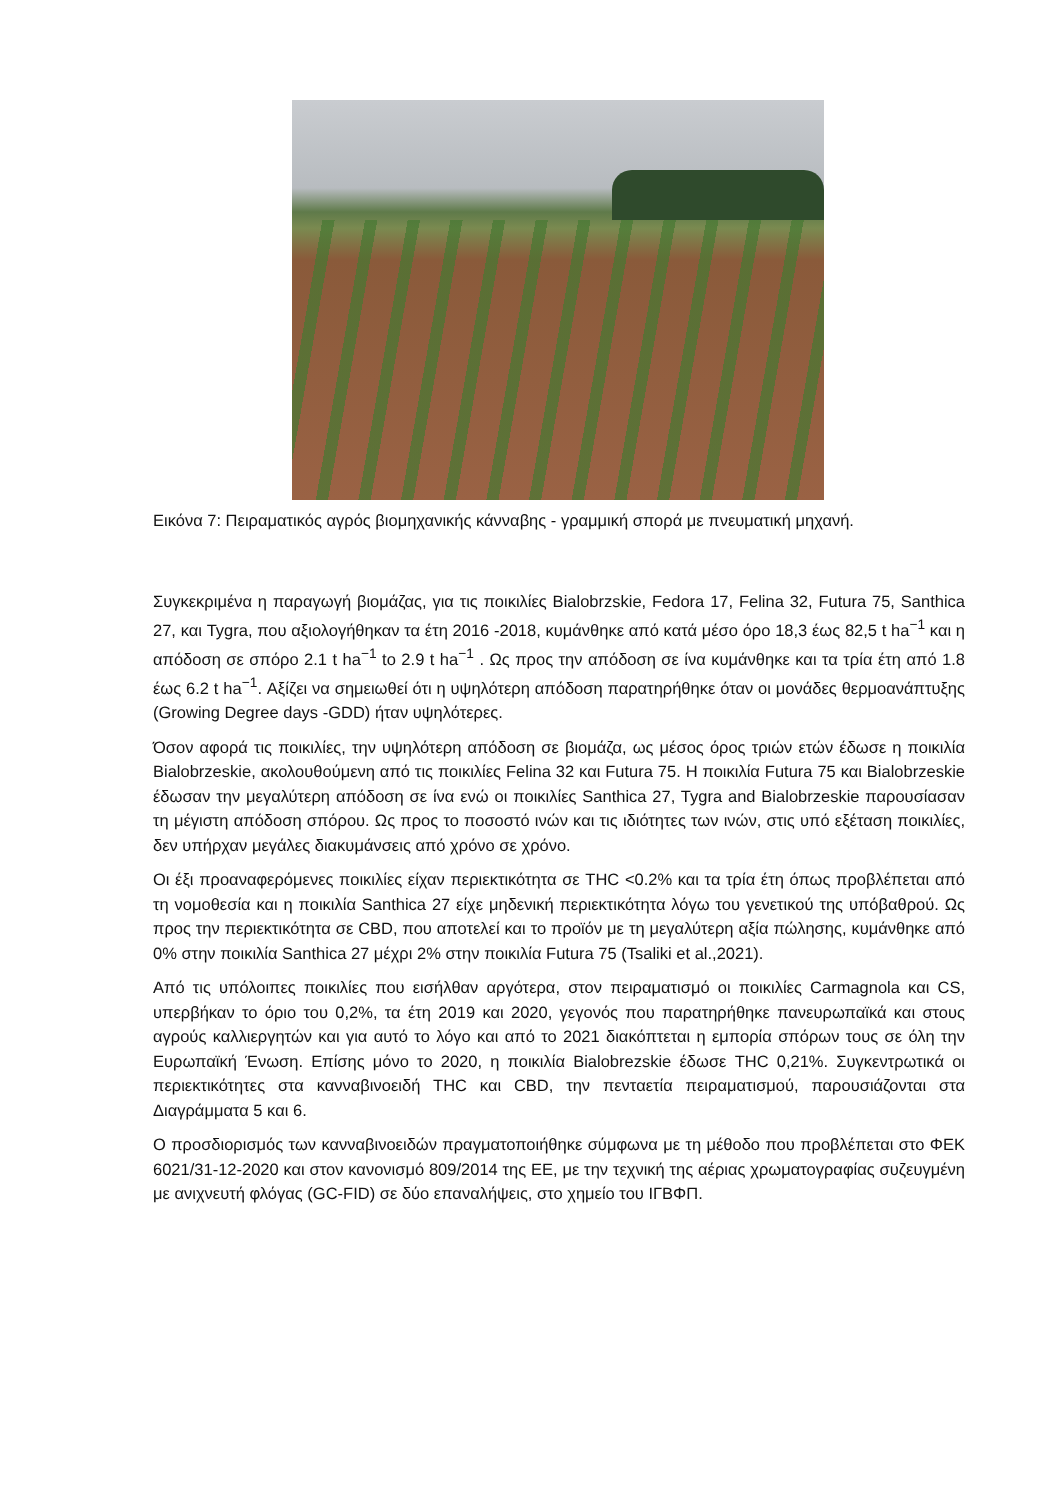Εικόνα 7: Πειραματικός αγρός βιομηχανικής κάνναβης - γραμμική σπορά με πνευματική μηχανή.
Συγκεκριμένα η παραγωγή βιομάζας, για τις ποικιλίες Bialobrzskie, Fedora 17, Felina 32, Futura 75, Santhica 27, και Tygra, που αξιολογήθηκαν τα έτη 2016 -2018, κυμάνθηκε από κατά μέσο όρο 18,3 έως 82,5 t ha<sup>−1</sup> και η απόδοση σε σπόρο 2.1 t ha<sup>−1</sup> to 2.9 t ha<sup>−1</sup> . Ως προς την απόδοση σε ίνα κυμάνθηκε και τα τρία έτη από 1.8 έως 6.2 t ha<sup>−1</sup>. Αξίζει να σημειωθεί ότι η υψηλότερη απόδοση παρατηρήθηκε όταν οι μονάδες θερμοανάπτυξης (Growing Degree days -GDD) ήταν υψηλότερες.
Όσον αφορά τις ποικιλίες, την υψηλότερη απόδοση σε βιομάζα, ως μέσος όρος τριών ετών έδωσε η ποικιλία Bialobrzeskie, ακολουθούμενη από τις ποικιλίες Felina 32 και Futura 75. Η ποικιλία Futura 75 και Bialobrzeskie έδωσαν την μεγαλύτερη απόδοση σε ίνα ενώ οι ποικιλίες Santhica 27, Tygra and Bialobrzeskie παρουσίασαν τη μέγιστη απόδοση σπόρου. Ως προς το ποσοστό ινών και τις ιδιότητες των ινών, στις υπό εξέταση ποικιλίες, δεν υπήρχαν μεγάλες διακυμάνσεις από χρόνο σε χρόνο.
Οι έξι προαναφερόμενες ποικιλίες είχαν περιεκτικότητα σε THC <0.2% και τα τρία έτη όπως προβλέπεται από τη νομοθεσία και η ποικιλία Santhica 27 είχε μηδενική περιεκτικότητα λόγω του γενετικού της υπόβαθρού. Ως προς την περιεκτικότητα σε CBD, που αποτελεί και το προϊόν με τη μεγαλύτερη αξία πώλησης, κυμάνθηκε από 0% στην ποικιλία Santhica 27 μέχρι 2% στην ποικιλία Futura 75 (Tsaliki et al.,2021).
Από τις υπόλοιπες ποικιλίες που εισήλθαν αργότερα, στον πειραματισμό οι ποικιλίες Carmagnola και CS, υπερβήκαν το όριο του 0,2%, τα έτη 2019 και 2020, γεγονός που παρατηρήθηκε πανευρωπαϊκά και στους αγρούς καλλιεργητών και για αυτό το λόγο και από το 2021 διακόπτεται η εμπορία σπόρων τους σε όλη την Ευρωπαϊκή Ένωση. Επίσης μόνο το 2020, η ποικιλία Bialobrezskie έδωσε THC 0,21%. Συγκεντρωτικά οι περιεκτικότητες στα κανναβινοειδή THC και CBD, την πενταετία πειραματισμού, παρουσιάζονται στα Διαγράμματα 5 και 6.
Ο προσδιορισμός των κανναβινοειδών πραγματοποιήθηκε σύμφωνα με τη μέθοδο που προβλέπεται στο ΦΕΚ 6021/31-12-2020 και στον κανονισμό 809/2014 της ΕΕ, με την τεχνική της αέριας χρωματογραφίας συζευγμένη με ανιχνευτή φλόγας (GC-FID) σε δύο επαναλήψεις, στο χημείο του ΙΓΒΦΠ.